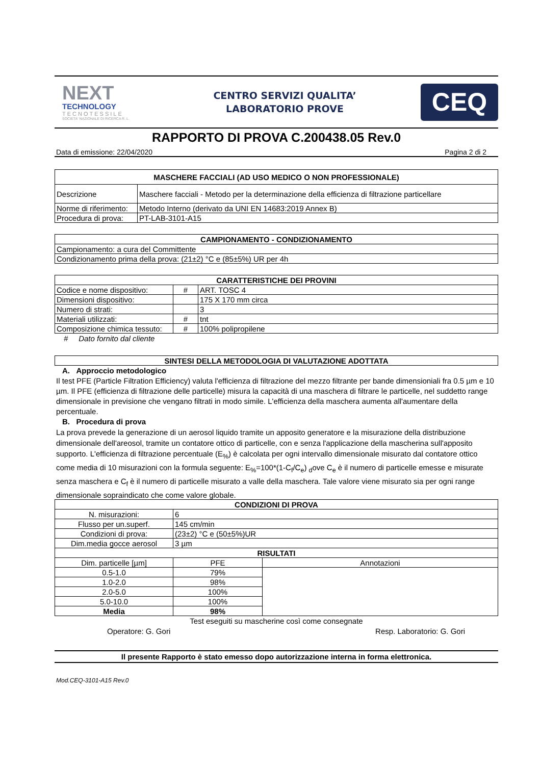NEXT
TECHNOLOGY
TECNOTESSILE
SOCIETA' NAZIONALE DI RICERCA R. L.
CENTRO SERVIZI QUALITA’
LABORATORIO PROVE
CEQ
RAPPORTO DI PROVA C.200438.05 Rev.0
Data di emissione: 22/04/2020 Pagina 2 di 2
| MASCHERE FACCIALI (AD USO MEDICO O NON PROFESSIONALE) | |
| --- | --- |
| Descrizione | Maschere facciali - Metodo per la determinazione della efficienza di filtrazione particellare |
| Norme di riferimento: | Metodo Interno (derivato da UNI EN 14683:2019 Annex B) |
| Procedura di prova: | PT-LAB-3101-A15 |
| CAMPIONAMENTO - CONDIZIONAMENTO |
| --- |
| Campionamento: a cura del Committente |
| Condizionamento prima della prova: (21±2) °C e (85±5%) UR per 4h |
| CARATTERISTICHE DEI PROVINI | | |
| --- | --- | --- |
| Codice e nome dispositivo: | # | ART. TOSC 4 |
| Dimensioni dispositivo: | | 175 X 170 mm circa |
| Numero di strati: | | 3 |
| Materiali utilizzati: | # | tnt |
| Composizione chimica tessuto: | # | 100% polipropilene |
# Dato fornito dal cliente
| SINTESI DELLA METODOLOGIA DI VALUTAZIONE ADOTTATA |
| --- |
A. Approccio metodologico
Il test PFE (Particle Filtration Efficiency) valuta l'efficienza di filtrazione del mezzo filtrante per bande dimensioniali fra 0.5 µm e 10 µm. Il PFE (efficienza di filtrazione delle particelle) misura la capacità di una maschera di filtrare le particelle, nel suddetto range dimensionale in previsione che vengano filtrati in modo simile. L'efficienza della maschera aumenta all'aumentare della percentuale.
B. Procedura di prova
La prova prevede la generazione di un aerosol liquido tramite un apposito generatore e la misurazione della distribuzione dimensionale dell'areosol, tramite un contatore ottico di particelle, con e senza l'applicazione della mascherina sull'apposito supporto. L'efficienza di filtrazione percentuale (E<sub>%</sub>) è calcolata per ogni intervallo dimensionale misurato dal contatore ottico come media di 10 misurazioni con la formula seguente: E<sub>%</sub>=100*(1-C<sub>f</sub>/C<sub>e</sub>) <sub>d</sub>ove C<sub>e</sub> è il numero di particelle emesse e misurate senza maschera e C<sub>f</sub> è il numero di particelle misurato a valle della maschera. Tale valore viene misurato sia per ogni range dimensionale sopraindicato che come valore globale.
| CONDIZIONI DI PROVA | | |
| --- | --- | --- |
| N. misurazioni: | 6 | |
| Flusso per un.superf. | 145 cm/min | |
| Condizioni di prova: | (23±2) °C e (50±5%)UR | |
| Dim.media gocce aerosol | 3 µm | |
| RISULTATI | | |
| Dim. particelle [µm] | PFE | Annotazioni |
| 0.5-1.0 | 79% | |
| 1.0-2.0 | 98% | |
| 2.0-5.0 | 100% | |
| 5.0-10.0 | 100% | |
| Media | 98% | |
Test eseguiti su mascherine così come consegnate
Operatore: G. Gori Resp. Laboratorio: G. Gori
Il presente Rapporto è stato emesso dopo autorizzazione interna in forma elettronica.
Mod.CEQ-3101-A15 Rev.0